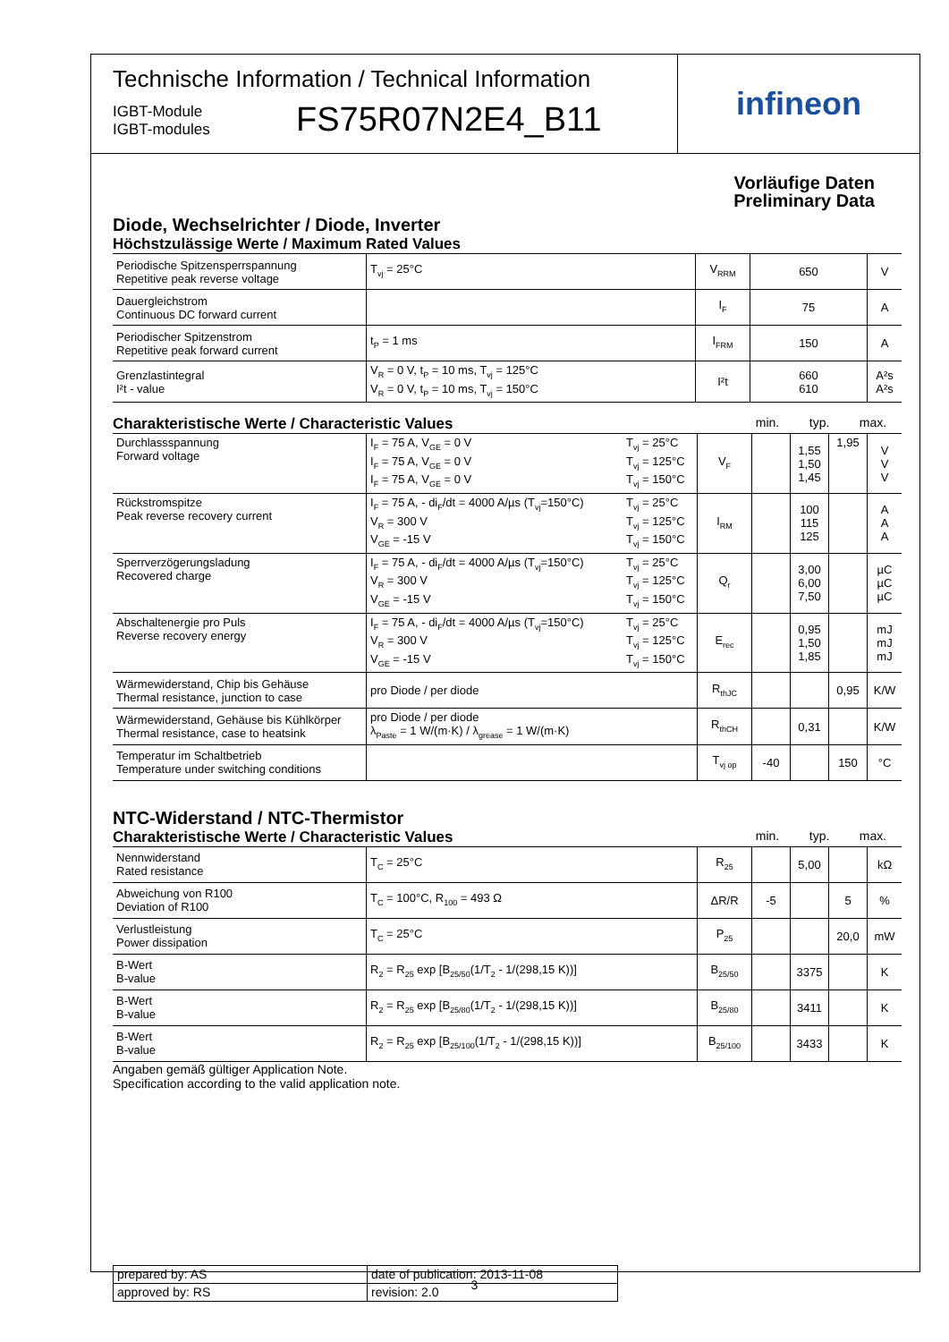Technische Information / Technical Information
IGBT-Module
IGBT-modules
FS75R07N2E4_B11
infineon
Vorläufige Daten
Preliminary Data
Diode, Wechselrichter / Diode, Inverter
Höchstzulässige Werte / Maximum Rated Values
| Periodische Spitzensperrspannung Repetitive peak reverse voltage | T<sub>vj</sub> = 25°C | V<sub>RRM</sub> | 650 | V |
| Dauergleichstrom Continuous DC forward current | | I<sub>F</sub> | 75 | A |
| Periodischer Spitzenstrom Repetitive peak forward current | t<sub>P</sub> = 1 ms | I<sub>FRM</sub> | 150 | A |
| Grenzlastintegral I²t - value | V<sub>R</sub> = 0 V, t<sub>P</sub> = 10 ms, T<sub>vj</sub> = 125°C V<sub>R</sub> = 0 V, t<sub>P</sub> = 10 ms, T<sub>vj</sub> = 150°C | I²t | 660 610 | A²s A²s |
Charakteristische Werte / Characteristic Values min. typ. max.
| Durchlassspannung Forward voltage | I<sub>F</sub> = 75 A, V<sub>GE</sub> = 0 V I<sub>F</sub> = 75 A, V<sub>GE</sub> = 0 V I<sub>F</sub> = 75 A, V<sub>GE</sub> = 0 V | T<sub>vj</sub> = 25°C T<sub>vj</sub> = 125°C T<sub>vj</sub> = 150°C | V<sub>F</sub> | | 1,55 1,50 1,45 | 1,95 | V V V |
| Rückstromspitze Peak reverse recovery current | I<sub>F</sub> = 75 A, - di<sub>F</sub>/dt = 4000 A/µs (T<sub>vj</sub>=150°C) V<sub>R</sub> = 300 V V<sub>GE</sub> = -15 V | T<sub>vj</sub> = 25°C T<sub>vj</sub> = 125°C T<sub>vj</sub> = 150°C | I<sub>RM</sub> | | 100 115 125 | | A A A |
| Sperrverzögerungsladung Recovered charge | I<sub>F</sub> = 75 A, - di<sub>F</sub>/dt = 4000 A/µs (T<sub>vj</sub>=150°C) V<sub>R</sub> = 300 V V<sub>GE</sub> = -15 V | T<sub>vj</sub> = 25°C T<sub>vj</sub> = 125°C T<sub>vj</sub> = 150°C | Q<sub>r</sub> | | 3,00 6,00 7,50 | | µC µC µC |
| Abschaltenergie pro Puls Reverse recovery energy | I<sub>F</sub> = 75 A, - di<sub>F</sub>/dt = 4000 A/µs (T<sub>vj</sub>=150°C) V<sub>R</sub> = 300 V V<sub>GE</sub> = -15 V | T<sub>vj</sub> = 25°C T<sub>vj</sub> = 125°C T<sub>vj</sub> = 150°C | E<sub>rec</sub> | | 0,95 1,50 1,85 | | mJ mJ mJ |
| Wärmewiderstand, Chip bis Gehäuse Thermal resistance, junction to case | pro Diode / per diode | | R<sub>thJC</sub> | | | 0,95 | K/W |
| Wärmewiderstand, Gehäuse bis Kühlkörper Thermal resistance, case to heatsink | pro Diode / per diode λ<sub>Paste</sub> = 1 W/(m·K) / λ<sub>grease</sub> = 1 W/(m·K) | | R<sub>thCH</sub> | | 0,31 | | K/W |
| Temperatur im Schaltbetrieb Temperature under switching conditions | | | T<sub>vj op</sub> | -40 | | 150 | °C |
NTC-Widerstand / NTC-Thermistor
Charakteristische Werte / Characteristic Values min. typ. max.
| Nennwiderstand Rated resistance | T<sub>C</sub> = 25°C | R<sub>25</sub> | | 5,00 | | kΩ |
| Abweichung von R100 Deviation of R100 | T<sub>C</sub> = 100°C, R<sub>100</sub> = 493 Ω | ΔR/R | -5 | | 5 | % |
| Verlustleistung Power dissipation | T<sub>C</sub> = 25°C | P<sub>25</sub> | | | 20,0 | mW |
| B-Wert B-value | R<sub>2</sub> = R<sub>25</sub> exp [B<sub>25/50</sub>(1/T<sub>2</sub> - 1/(298,15 K))] | B<sub>25/50</sub> | | 3375 | | K |
| B-Wert B-value | R<sub>2</sub> = R<sub>25</sub> exp [B<sub>25/80</sub>(1/T<sub>2</sub> - 1/(298,15 K))] | B<sub>25/80</sub> | | 3411 | | K |
| B-Wert B-value | R<sub>2</sub> = R<sub>25</sub> exp [B<sub>25/100</sub>(1/T<sub>2</sub> - 1/(298,15 K))] | B<sub>25/100</sub> | | 3433 | | K |
Angaben gemäß gültiger Application Note.
Specification according to the valid application note.
| prepared by: AS | date of publication: 2013-11-08 |
| approved by: RS | revision: 2.0 |
3